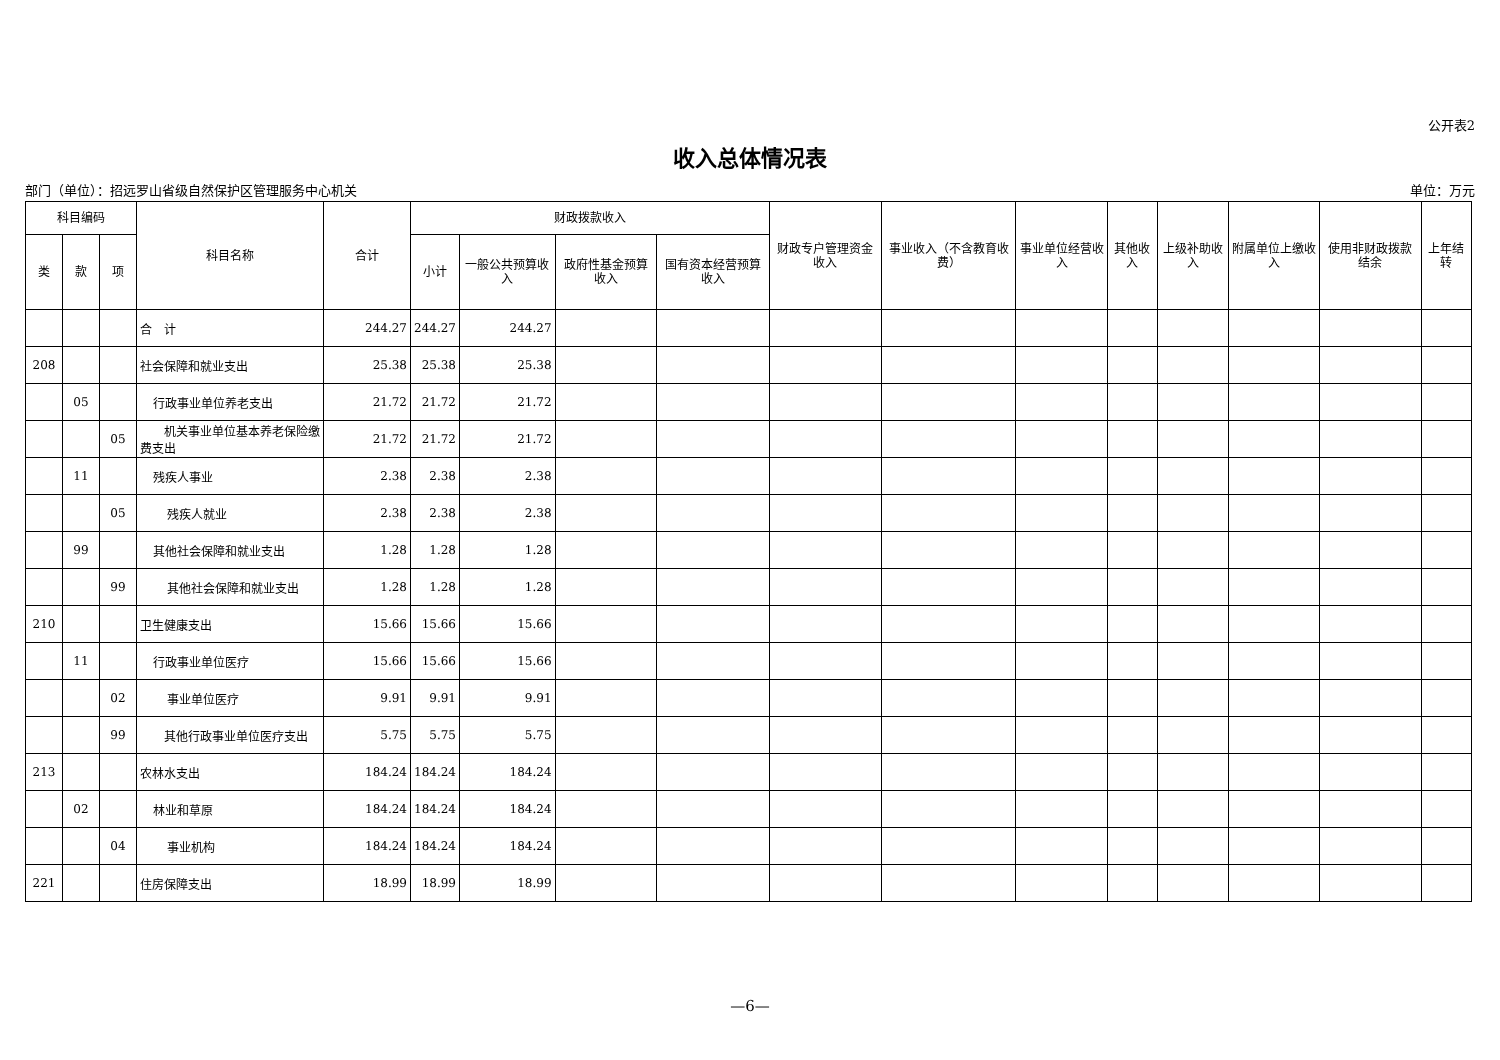公开表2
收入总体情况表
部门（单位）：招远罗山省级自然保护区管理服务中心机关 单位：万元
| 科目编码 | | | 科目名称 | 合计 | 财政拨款收入 | | | | 财政专户管理资金收入 | 事业收入（不含教育收费） | 事业单位经营收入 | 其他收入 | 上级补助收入 | 附属单位上缴收入 | 使用非财政拨款结余 | 上年结转 |
| --- | --- | --- | --- | --- | --- | --- | --- | --- | --- | --- | --- | --- | --- | --- | --- | --- |
| 类 | 款 | 项 | | | 小计 | 一般公共预算收入 | 政府性基金预算收入 | 国有资本经营预算收入 | | | | | | | | |
| | | | 合 计 | 244.27 | 244.27 | 244.27 | | | | | | | | | | |
| 208 | | | 社会保障和就业支出 | 25.38 | 25.38 | 25.38 | | | | | | | | | | |
| | 05 | | 行政事业单位养老支出 | 21.72 | 21.72 | 21.72 | | | | | | | | | | |
| | | 05 | 机关事业单位基本养老保险缴费支出 | 21.72 | 21.72 | 21.72 | | | | | | | | | | |
| | 11 | | 残疾人事业 | 2.38 | 2.38 | 2.38 | | | | | | | | | | |
| | | 05 | 残疾人就业 | 2.38 | 2.38 | 2.38 | | | | | | | | | | |
| | 99 | | 其他社会保障和就业支出 | 1.28 | 1.28 | 1.28 | | | | | | | | | | |
| | | 99 | 其他社会保障和就业支出 | 1.28 | 1.28 | 1.28 | | | | | | | | | | |
| 210 | | | 卫生健康支出 | 15.66 | 15.66 | 15.66 | | | | | | | | | | |
| | 11 | | 行政事业单位医疗 | 15.66 | 15.66 | 15.66 | | | | | | | | | | |
| | | 02 | 事业单位医疗 | 9.91 | 9.91 | 9.91 | | | | | | | | | | |
| | | 99 | 其他行政事业单位医疗支出 | 5.75 | 5.75 | 5.75 | | | | | | | | | | |
| 213 | | | 农林水支出 | 184.24 | 184.24 | 184.24 | | | | | | | | | | |
| | 02 | | 林业和草原 | 184.24 | 184.24 | 184.24 | | | | | | | | | | |
| | | 04 | 事业机构 | 184.24 | 184.24 | 184.24 | | | | | | | | | | |
| 221 | | | 住房保障支出 | 18.99 | 18.99 | 18.99 | | | | | | | | | | |
—6—